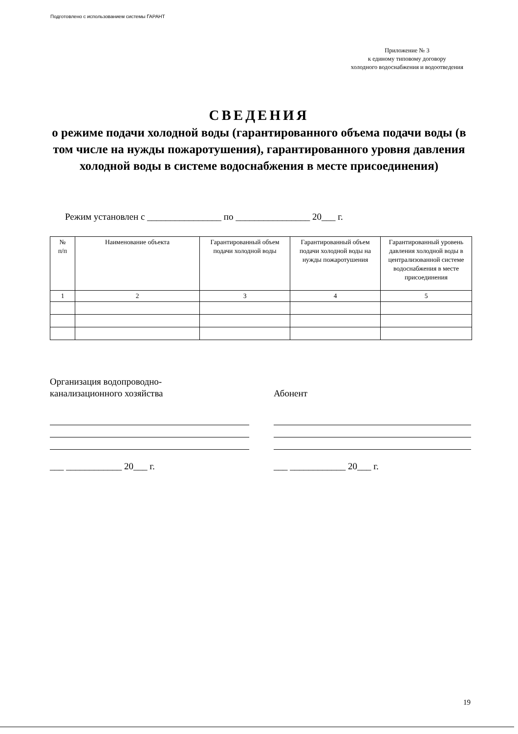Подготовлено с использованием системы ГАРАНТ
Приложение № 3
к единому типовому договору
холодного водоснабжения и водоотведения
СВЕДЕНИЯ
о режиме подачи холодной воды (гарантированного объема подачи воды (в том числе на нужды пожаротушения), гарантированного уровня давления холодной воды в системе водоснабжения в месте присоединения)
Режим установлен с ________________ по ________________ 20___ г.
| № п/п | Наименование объекта | Гарантированный объем подачи холодной воды | Гарантированный объем подачи холодной воды на нужды пожаротушения | Гарантированный уровень давления холодной воды в централизованной системе водоснабжения в месте присоединения |
| --- | --- | --- | --- | --- |
| 1 | 2 | 3 | 4 | 5 |
Организация водопроводно-
канализационного хозяйства
Абонент
___ ____________ 20___ г. ___ ____________ 20___ г.
19